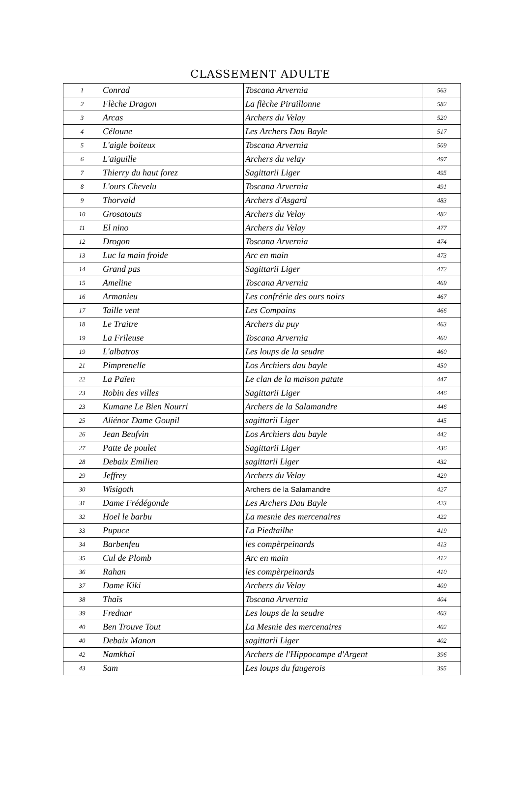CLASSEMENT ADULTE
| 1 | Conrad | Toscana Arvernia | 563 |
| 2 | Flèche Dragon | La flèche Piraillonne | 582 |
| 3 | Arcas | Archers du Velay | 520 |
| 4 | Céloune | Les Archers Dau Bayle | 517 |
| 5 | L'aigle boiteux | Toscana Arvernia | 509 |
| 6 | L'aiguille | Archers du velay | 497 |
| 7 | Thierry du haut forez | Sagittarii Liger | 495 |
| 8 | L'ours Chevelu | Toscana Arvernia | 491 |
| 9 | Thorvald | Archers d'Asgard | 483 |
| 10 | Grosatouts | Archers du Velay | 482 |
| 11 | El nino | Archers du Velay | 477 |
| 12 | Drogon | Toscana Arvernia | 474 |
| 13 | Luc la main froide | Arc en main | 473 |
| 14 | Grand pas | Sagittarii Liger | 472 |
| 15 | Ameline | Toscana Arvernia | 469 |
| 16 | Armanieu | Les confrérie des ours noirs | 467 |
| 17 | Taille vent | Les Compains | 466 |
| 18 | Le Traitre | Archers du puy | 463 |
| 19 | La Frileuse | Toscana Arvernia | 460 |
| 19 | L'albatros | Les loups de la seudre | 460 |
| 21 | Pimprenelle | Los Archiers dau bayle | 450 |
| 22 | La Païen | Le clan de la maison patate | 447 |
| 23 | Robin des villes | Sagittarii Liger | 446 |
| 23 | Kumane Le Bien Nourri | Archers de la Salamandre | 446 |
| 25 | Aliénor Dame Goupil | sagittarii Liger | 445 |
| 26 | Jean Beufvin | Los Archiers dau bayle | 442 |
| 27 | Patte de poulet | Sagittarii Liger | 436 |
| 28 | Debaix Emilien | sagittarii Liger | 432 |
| 29 | Jeffrey | Archers du Velay | 429 |
| 30 | Wisigoth | Archers de la Salamandre | 427 |
| 31 | Dame Frédégonde | Les Archers Dau Bayle | 423 |
| 32 | Hoel le barbu | La mesnie des mercenaires | 422 |
| 33 | Pupuce | La Piedtailhe | 419 |
| 34 | Barbenfeu | les compèrpeinards | 413 |
| 35 | Cul de Plomb | Arc en main | 412 |
| 36 | Rahan | les compèrpeinards | 410 |
| 37 | Dame Kiki | Archers du Velay | 409 |
| 38 | Thaïs | Toscana Arvernia | 404 |
| 39 | Frednar | Les loups de la seudre | 403 |
| 40 | Ben Trouve Tout | La Mesnie des mercenaires | 402 |
| 40 | Debaix Manon | sagittarii Liger | 402 |
| 42 | Namkhaï | Archers de l'Hippocampe d'Argent | 396 |
| 43 | Sam | Les loups du faugerois | 395 |